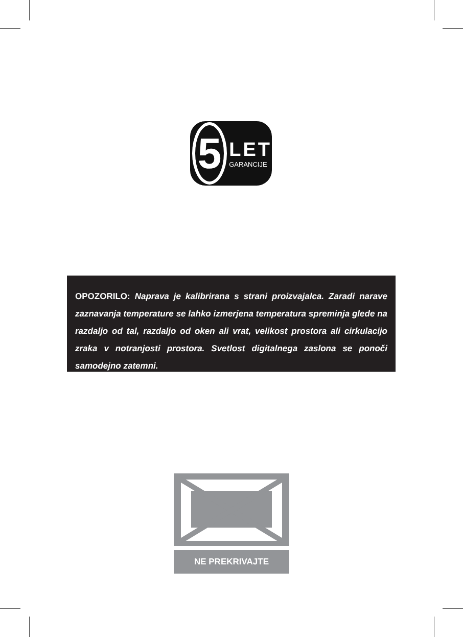5
LET
GARANCIJE
OPOZORILO: Naprava je kalibrirana s strani proizvajalca. Zaradi narave zaznavanja temperature se lahko izmerjena temperatura spreminja glede na razdaljo od tal, razdaljo od oken ali vrat, velikost prostora ali cirkulacijo zraka v notranjosti prostora. Svetlost digitalnega zaslona se ponoči samodejno zatemni.
NE PREKRIVAJTE